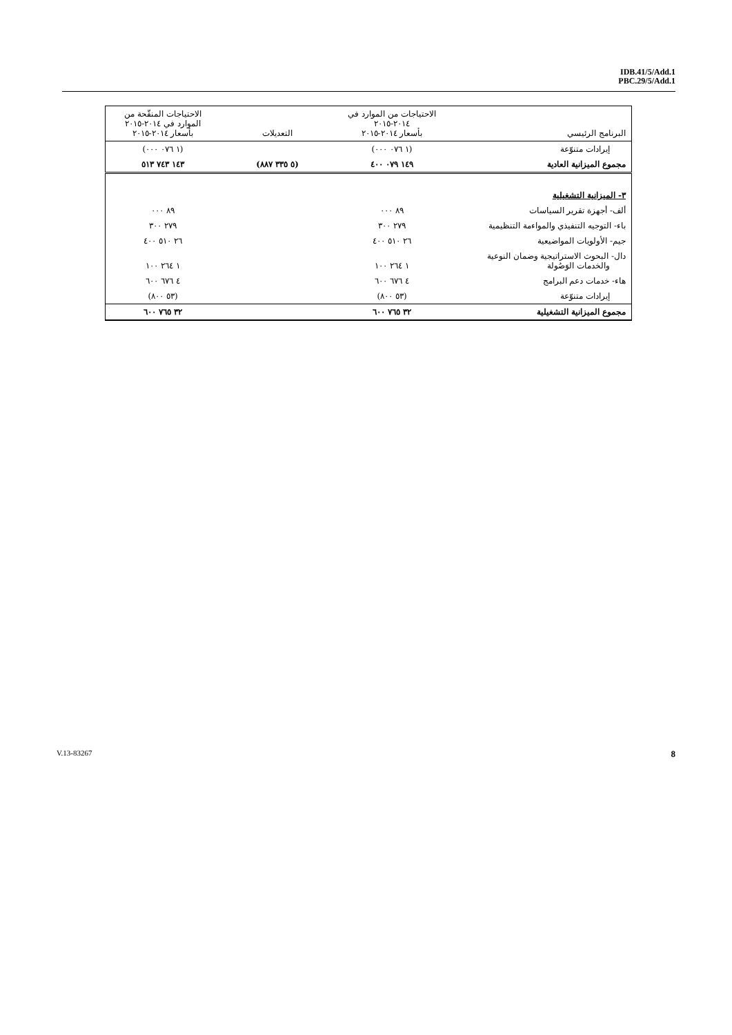IDB.41/5/Add.1
PBC.29/5/Add.1
| البرنامج الرئيسي | الاحتياجات من الموارد في ٢٠١٤-٢٠١٥ بأسعار ٢٠١٤-٢٠١٥ | التعديلات | الاحتياجات المنقّحة من الموارد في ٢٠١٤-٢٠١٥ بأسعار ٢٠١٤-٢٠١٥ |
| --- | --- | --- | --- |
| إيرادات متنوّعة | (١ ٠٧٦ ٠٠٠) | | (١ ٠٧٦ ٠٠٠) |
| مجموع الميزانية العادية | ١٤٩ ٠٧٩ ٤٠٠ | (٥ ٣٣٥ ٨٨٧) | ١٤٣ ٧٤٣ ٥١٣ |
| ٣- الميزانية التشغيلية | | | |
| ألف- أجهزة تقرير السياسات | ٨٩ ٠٠٠ | | ٨٩ ٠٠٠ |
| باء- التوجيه التنفيذي والمواءمة التنظيمية | ٢٧٩ ٣٠٠ | | ٢٧٩ ٣٠٠ |
| جيم- الأولويات المواضيعية | ٢٦ ٥١٠ ٤٠٠ | | ٢٦ ٥١٠ ٤٠٠ |
| دال- البحوث الاستراتيجية وضمان النوعية والخدمات الوَصُولة | ١ ٢٦٤ ١٠٠ | | ١ ٢٦٤ ١٠٠ |
| هاء- خدمات دعم البرامج | ٤ ٦٧٦ ٦٠٠ | | ٤ ٦٧٦ ٦٠٠ |
| إيرادات متنوّعة | (٥٣ ٨٠٠) | | (٥٣ ٨٠٠) |
| مجموع الميزانية التشغيلية | ٣٢ ٧٦٥ ٦٠٠ | | ٣٢ ٧٦٥ ٦٠٠ |
V.13-83267 8